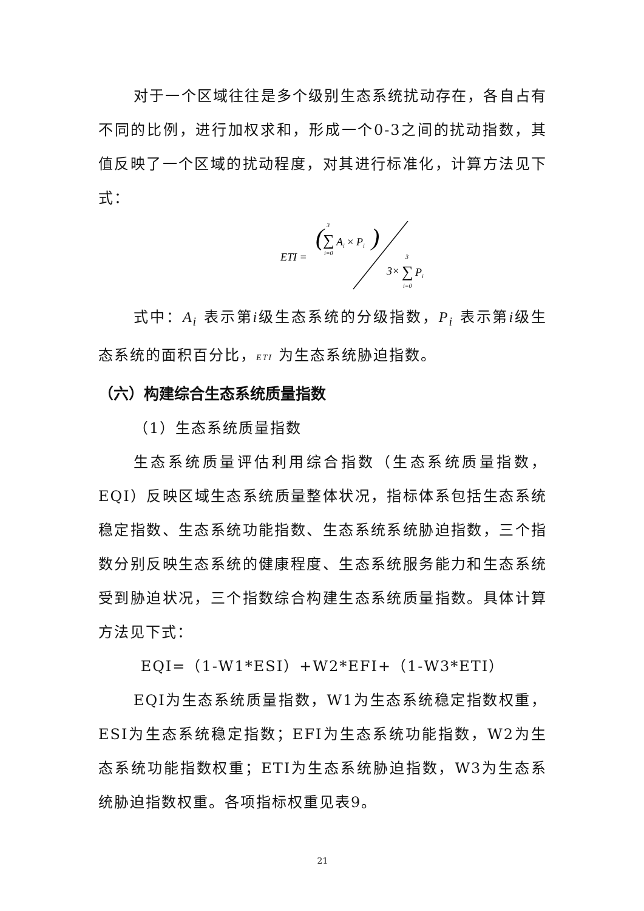对于一个区域往往是多个级别生态系统扰动存在，各自占有不同的比例，进行加权求和，形成一个0-3之间的扰动指数，其值反映了一个区域的扰动程度，对其进行标准化，计算方法见下式：
ETI =
(
∑
3
i=0
Ai × Pi
)
3×
∑
3
i=0
Pi
式中：A<sub>i</sub> 表示第i级生态系统的分级指数，P<sub>i</sub> 表示第i级生态系统的面积百分比，ETI 为生态系统胁迫指数。
（六）构建综合生态系统质量指数
（1）生态系统质量指数
生态系统质量评估利用综合指数（生态系统质量指数，EQI）反映区域生态系统质量整体状况，指标体系包括生态系统稳定指数、生态系统功能指数、生态系统系统胁迫指数，三个指数分别反映生态系统的健康程度、生态系统服务能力和生态系统受到胁迫状况，三个指数综合构建生态系统质量指数。具体计算方法见下式：
EQI=（1-W1*ESI）+W2*EFI+（1-W3*ETI）
EQI为生态系统质量指数，W1为生态系统稳定指数权重，ESI为生态系统稳定指数；EFI为生态系统功能指数，W2为生态系统功能指数权重；ETI为生态系统胁迫指数，W3为生态系统胁迫指数权重。各项指标权重见表9。
21